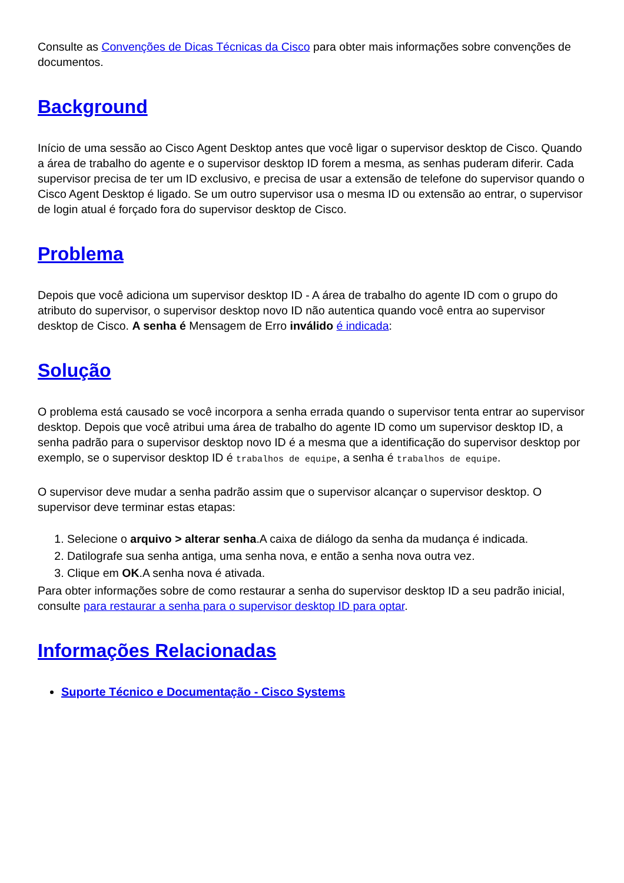Consulte as Convenções de Dicas Técnicas da Cisco para obter mais informações sobre convenções de documentos.
Background
Início de uma sessão ao Cisco Agent Desktop antes que você ligar o supervisor desktop de Cisco. Quando a área de trabalho do agente e o supervisor desktop ID forem a mesma, as senhas puderam diferir. Cada supervisor precisa de ter um ID exclusivo, e precisa de usar a extensão de telefone do supervisor quando o Cisco Agent Desktop é ligado. Se um outro supervisor usa o mesma ID ou extensão ao entrar, o supervisor de login atual é forçado fora do supervisor desktop de Cisco.
Problema
Depois que você adiciona um supervisor desktop ID - A área de trabalho do agente ID com o grupo do atributo do supervisor, o supervisor desktop novo ID não autentica quando você entra ao supervisor desktop de Cisco. A senha é Mensagem de Erro inválido é indicada:
Solução
O problema está causado se você incorpora a senha errada quando o supervisor tenta entrar ao supervisor desktop. Depois que você atribui uma área de trabalho do agente ID como um supervisor desktop ID, a senha padrão para o supervisor desktop novo ID é a mesma que a identificação do supervisor desktop por exemplo, se o supervisor desktop ID é trabalhos de equipe, a senha é trabalhos de equipe.
O supervisor deve mudar a senha padrão assim que o supervisor alcançar o supervisor desktop. O supervisor deve terminar estas etapas:
1. Selecione o arquivo > alterar senha.A caixa de diálogo da senha da mudança é indicada.
2. Datilografe sua senha antiga, uma senha nova, e então a senha nova outra vez.
3. Clique em OK.A senha nova é ativada.
Para obter informações sobre de como restaurar a senha do supervisor desktop ID a seu padrão inicial, consulte para restaurar a senha para o supervisor desktop ID para optar.
Informações Relacionadas
Suporte Técnico e Documentação - Cisco Systems